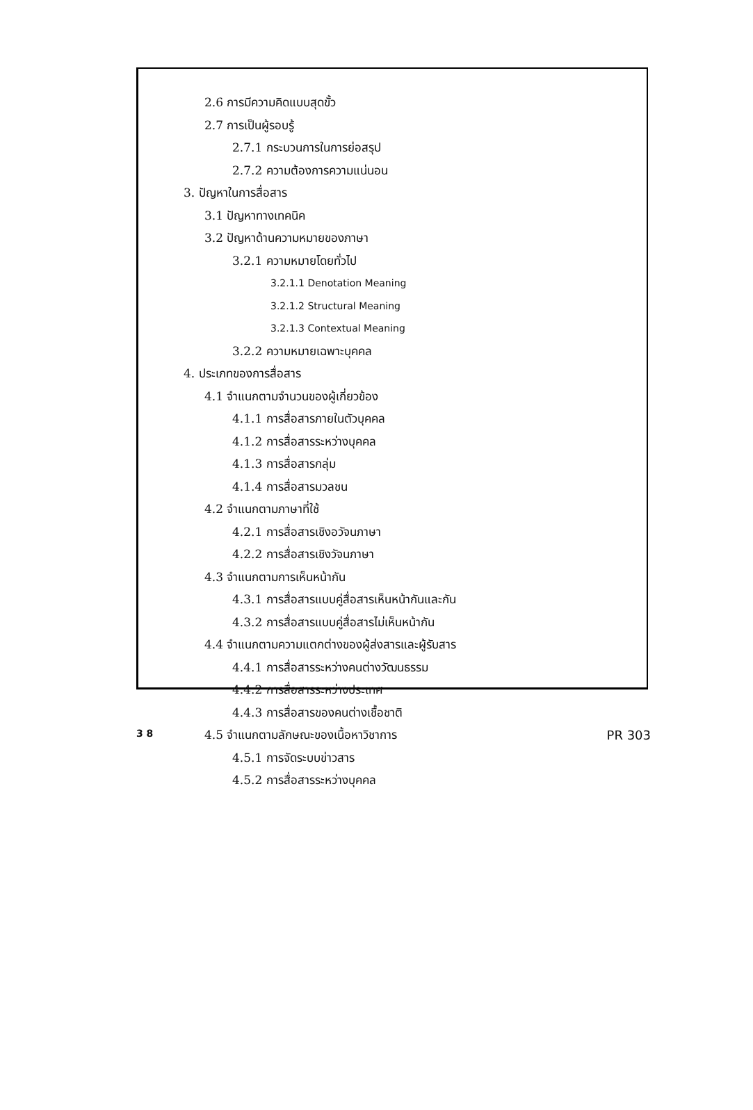2.6 การมีความคิดแบบสุดขั้ว
2.7 การเป็นผู้รอบรู้
2.7.1 กระบวนการในการย่อสรุป
2.7.2 ความต้องการความแน่นอน
3. ปัญหาในการสื่อสาร
3.1 ปัญหาทางเทคนิค
3.2 ปัญหาด้านความหมายของภาษา
3.2.1 ความหมายโดยทั่วไป
3.2.1.1 Denotation Meaning
3.2.1.2 Structural Meaning
3.2.1.3 Contextual Meaning
3.2.2 ความหมายเฉพาะบุคคล
4. ประเภทของการสื่อสาร
4.1 จำแนกตามจำนวนของผู้เกี่ยวข้อง
4.1.1 การสื่อสารภายในตัวบุคคล
4.1.2 การสื่อสารระหว่างบุคคล
4.1.3 การสื่อสารกลุ่ม
4.1.4 การสื่อสารมวลชน
4.2 จำแนกตามภาษาที่ใช้
4.2.1 การสื่อสารเชิงอวัจนภาษา
4.2.2 การสื่อสารเชิงวัจนภาษา
4.3 จำแนกตามการเห็นหน้ากัน
4.3.1 การสื่อสารแบบคู่สื่อสารเห็นหน้ากันและกัน
4.3.2 การสื่อสารแบบคู่สื่อสารไม่เห็นหน้ากัน
4.4 จำแนกตามความแตกต่างของผู้ส่งสารและผู้รับสาร
4.4.1 การสื่อสารระหว่างคนต่างวัฒนธรรม
4.4.2 การสื่อสารระหว่างประเทศ
4.4.3 การสื่อสารของคนต่างเชื้อชาติ
4.5 จำแนกตามลักษณะของเนื้อหาวิชาการ
4.5.1 การจัดระบบข่าวสาร
4.5.2 การสื่อสารระหว่างบุคคล
3 8 PR 303